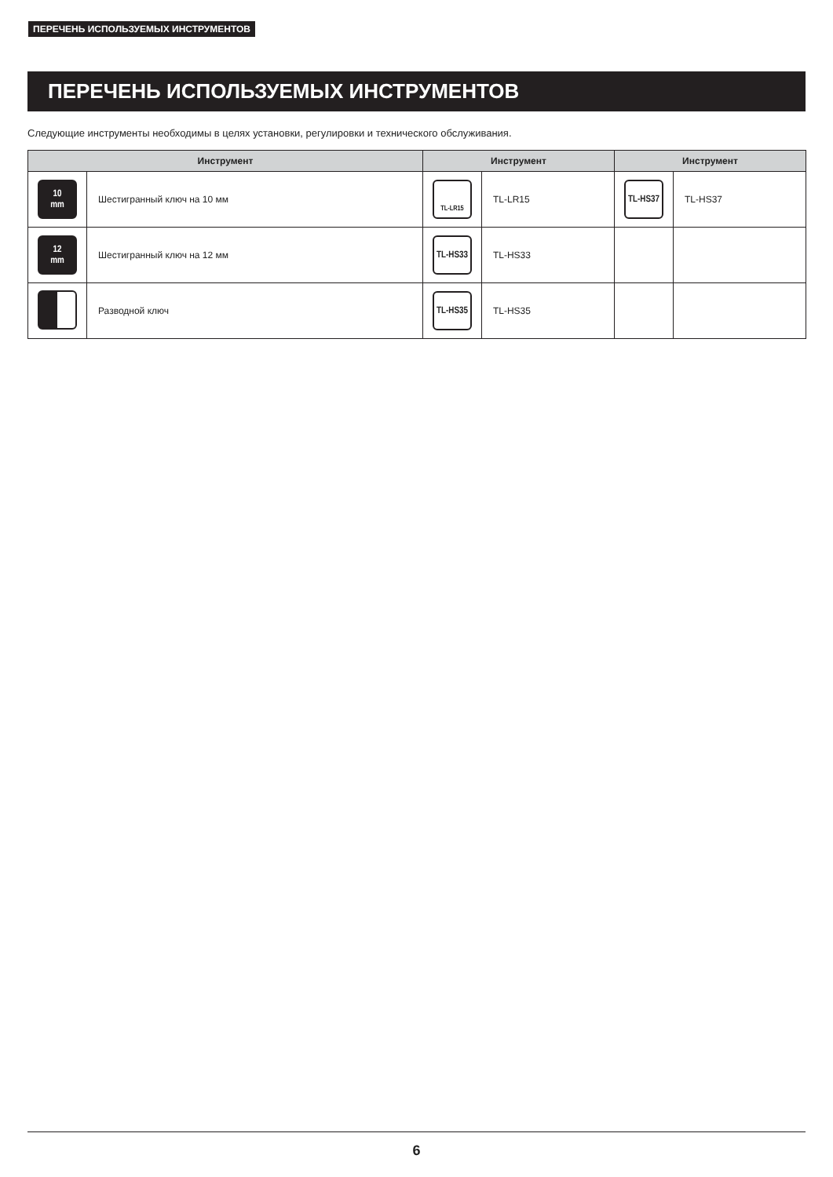ПЕРЕЧЕНЬ ИСПОЛЬЗУЕМЫХ ИНСТРУМЕНТОВ
ПЕРЕЧЕНЬ ИСПОЛЬЗУЕМЫХ ИНСТРУМЕНТОВ
Следующие инструменты необходимы в целях установки, регулировки и технического обслуживания.
| Инструмент | | Инструмент | | Инструмент | |
| --- | --- | --- | --- | --- | --- |
| 10 mm | Шестигранный ключ на 10 мм | TL-LR15 | TL-LR15 | TL-HS37 | TL-HS37 |
| 12 mm | Шестигранный ключ на 12 мм | TL-HS33 | TL-HS33 | | |
| | Разводной ключ | TL-HS35 | TL-HS35 | | |
6